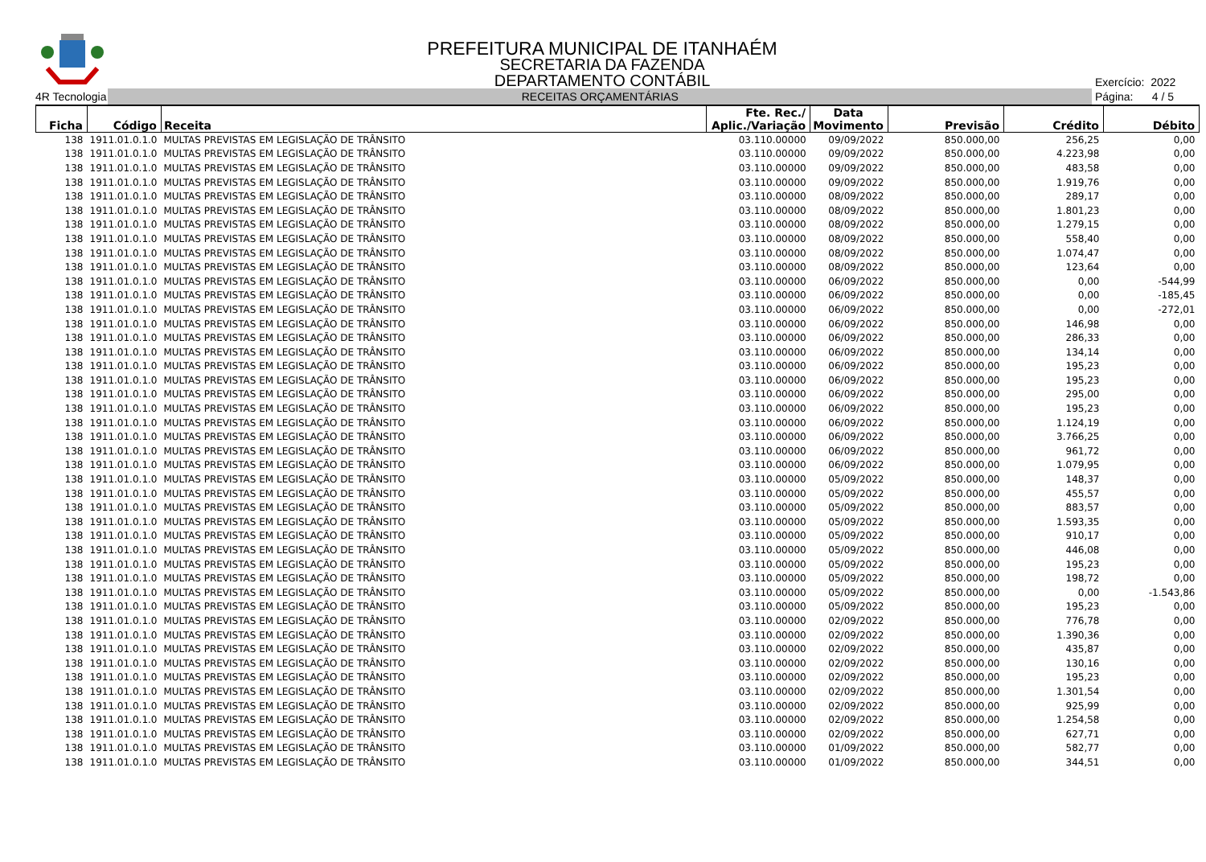PREFEITURA MUNICIPAL DE ITANHAÉM
SECRETARIA DA FAZENDA
DEPARTAMENTO CONTÁBIL
Exercício: 2022
4R Tecnologia
RECEITAS ORÇAMENTÁRIAS
Página: 4 / 5
| Ficha | Código | Receita | Fte. Rec./ Aplic./Variação | Data Movimento | Previsão | Crédito | Débito |
| --- | --- | --- | --- | --- | --- | --- | --- |
| 138 | 1911.01.0.1.0 | MULTAS PREVISTAS EM LEGISLAÇÃO DE TRÂNSITO | 03.110.00000 | 09/09/2022 | 850.000,00 | 256,25 | 0,00 |
| 138 | 1911.01.0.1.0 | MULTAS PREVISTAS EM LEGISLAÇÃO DE TRÂNSITO | 03.110.00000 | 09/09/2022 | 850.000,00 | 4.223,98 | 0,00 |
| 138 | 1911.01.0.1.0 | MULTAS PREVISTAS EM LEGISLAÇÃO DE TRÂNSITO | 03.110.00000 | 09/09/2022 | 850.000,00 | 483,58 | 0,00 |
| 138 | 1911.01.0.1.0 | MULTAS PREVISTAS EM LEGISLAÇÃO DE TRÂNSITO | 03.110.00000 | 09/09/2022 | 850.000,00 | 1.919,76 | 0,00 |
| 138 | 1911.01.0.1.0 | MULTAS PREVISTAS EM LEGISLAÇÃO DE TRÂNSITO | 03.110.00000 | 08/09/2022 | 850.000,00 | 289,17 | 0,00 |
| 138 | 1911.01.0.1.0 | MULTAS PREVISTAS EM LEGISLAÇÃO DE TRÂNSITO | 03.110.00000 | 08/09/2022 | 850.000,00 | 1.801,23 | 0,00 |
| 138 | 1911.01.0.1.0 | MULTAS PREVISTAS EM LEGISLAÇÃO DE TRÂNSITO | 03.110.00000 | 08/09/2022 | 850.000,00 | 1.279,15 | 0,00 |
| 138 | 1911.01.0.1.0 | MULTAS PREVISTAS EM LEGISLAÇÃO DE TRÂNSITO | 03.110.00000 | 08/09/2022 | 850.000,00 | 558,40 | 0,00 |
| 138 | 1911.01.0.1.0 | MULTAS PREVISTAS EM LEGISLAÇÃO DE TRÂNSITO | 03.110.00000 | 08/09/2022 | 850.000,00 | 1.074,47 | 0,00 |
| 138 | 1911.01.0.1.0 | MULTAS PREVISTAS EM LEGISLAÇÃO DE TRÂNSITO | 03.110.00000 | 08/09/2022 | 850.000,00 | 123,64 | 0,00 |
| 138 | 1911.01.0.1.0 | MULTAS PREVISTAS EM LEGISLAÇÃO DE TRÂNSITO | 03.110.00000 | 06/09/2022 | 850.000,00 | 0,00 | -544,99 |
| 138 | 1911.01.0.1.0 | MULTAS PREVISTAS EM LEGISLAÇÃO DE TRÂNSITO | 03.110.00000 | 06/09/2022 | 850.000,00 | 0,00 | -185,45 |
| 138 | 1911.01.0.1.0 | MULTAS PREVISTAS EM LEGISLAÇÃO DE TRÂNSITO | 03.110.00000 | 06/09/2022 | 850.000,00 | 0,00 | -272,01 |
| 138 | 1911.01.0.1.0 | MULTAS PREVISTAS EM LEGISLAÇÃO DE TRÂNSITO | 03.110.00000 | 06/09/2022 | 850.000,00 | 146,98 | 0,00 |
| 138 | 1911.01.0.1.0 | MULTAS PREVISTAS EM LEGISLAÇÃO DE TRÂNSITO | 03.110.00000 | 06/09/2022 | 850.000,00 | 286,33 | 0,00 |
| 138 | 1911.01.0.1.0 | MULTAS PREVISTAS EM LEGISLAÇÃO DE TRÂNSITO | 03.110.00000 | 06/09/2022 | 850.000,00 | 134,14 | 0,00 |
| 138 | 1911.01.0.1.0 | MULTAS PREVISTAS EM LEGISLAÇÃO DE TRÂNSITO | 03.110.00000 | 06/09/2022 | 850.000,00 | 195,23 | 0,00 |
| 138 | 1911.01.0.1.0 | MULTAS PREVISTAS EM LEGISLAÇÃO DE TRÂNSITO | 03.110.00000 | 06/09/2022 | 850.000,00 | 195,23 | 0,00 |
| 138 | 1911.01.0.1.0 | MULTAS PREVISTAS EM LEGISLAÇÃO DE TRÂNSITO | 03.110.00000 | 06/09/2022 | 850.000,00 | 295,00 | 0,00 |
| 138 | 1911.01.0.1.0 | MULTAS PREVISTAS EM LEGISLAÇÃO DE TRÂNSITO | 03.110.00000 | 06/09/2022 | 850.000,00 | 195,23 | 0,00 |
| 138 | 1911.01.0.1.0 | MULTAS PREVISTAS EM LEGISLAÇÃO DE TRÂNSITO | 03.110.00000 | 06/09/2022 | 850.000,00 | 1.124,19 | 0,00 |
| 138 | 1911.01.0.1.0 | MULTAS PREVISTAS EM LEGISLAÇÃO DE TRÂNSITO | 03.110.00000 | 06/09/2022 | 850.000,00 | 3.766,25 | 0,00 |
| 138 | 1911.01.0.1.0 | MULTAS PREVISTAS EM LEGISLAÇÃO DE TRÂNSITO | 03.110.00000 | 06/09/2022 | 850.000,00 | 961,72 | 0,00 |
| 138 | 1911.01.0.1.0 | MULTAS PREVISTAS EM LEGISLAÇÃO DE TRÂNSITO | 03.110.00000 | 06/09/2022 | 850.000,00 | 1.079,95 | 0,00 |
| 138 | 1911.01.0.1.0 | MULTAS PREVISTAS EM LEGISLAÇÃO DE TRÂNSITO | 03.110.00000 | 05/09/2022 | 850.000,00 | 148,37 | 0,00 |
| 138 | 1911.01.0.1.0 | MULTAS PREVISTAS EM LEGISLAÇÃO DE TRÂNSITO | 03.110.00000 | 05/09/2022 | 850.000,00 | 455,57 | 0,00 |
| 138 | 1911.01.0.1.0 | MULTAS PREVISTAS EM LEGISLAÇÃO DE TRÂNSITO | 03.110.00000 | 05/09/2022 | 850.000,00 | 883,57 | 0,00 |
| 138 | 1911.01.0.1.0 | MULTAS PREVISTAS EM LEGISLAÇÃO DE TRÂNSITO | 03.110.00000 | 05/09/2022 | 850.000,00 | 1.593,35 | 0,00 |
| 138 | 1911.01.0.1.0 | MULTAS PREVISTAS EM LEGISLAÇÃO DE TRÂNSITO | 03.110.00000 | 05/09/2022 | 850.000,00 | 910,17 | 0,00 |
| 138 | 1911.01.0.1.0 | MULTAS PREVISTAS EM LEGISLAÇÃO DE TRÂNSITO | 03.110.00000 | 05/09/2022 | 850.000,00 | 446,08 | 0,00 |
| 138 | 1911.01.0.1.0 | MULTAS PREVISTAS EM LEGISLAÇÃO DE TRÂNSITO | 03.110.00000 | 05/09/2022 | 850.000,00 | 195,23 | 0,00 |
| 138 | 1911.01.0.1.0 | MULTAS PREVISTAS EM LEGISLAÇÃO DE TRÂNSITO | 03.110.00000 | 05/09/2022 | 850.000,00 | 198,72 | 0,00 |
| 138 | 1911.01.0.1.0 | MULTAS PREVISTAS EM LEGISLAÇÃO DE TRÂNSITO | 03.110.00000 | 05/09/2022 | 850.000,00 | 0,00 | -1.543,86 |
| 138 | 1911.01.0.1.0 | MULTAS PREVISTAS EM LEGISLAÇÃO DE TRÂNSITO | 03.110.00000 | 05/09/2022 | 850.000,00 | 195,23 | 0,00 |
| 138 | 1911.01.0.1.0 | MULTAS PREVISTAS EM LEGISLAÇÃO DE TRÂNSITO | 03.110.00000 | 02/09/2022 | 850.000,00 | 776,78 | 0,00 |
| 138 | 1911.01.0.1.0 | MULTAS PREVISTAS EM LEGISLAÇÃO DE TRÂNSITO | 03.110.00000 | 02/09/2022 | 850.000,00 | 1.390,36 | 0,00 |
| 138 | 1911.01.0.1.0 | MULTAS PREVISTAS EM LEGISLAÇÃO DE TRÂNSITO | 03.110.00000 | 02/09/2022 | 850.000,00 | 435,87 | 0,00 |
| 138 | 1911.01.0.1.0 | MULTAS PREVISTAS EM LEGISLAÇÃO DE TRÂNSITO | 03.110.00000 | 02/09/2022 | 850.000,00 | 130,16 | 0,00 |
| 138 | 1911.01.0.1.0 | MULTAS PREVISTAS EM LEGISLAÇÃO DE TRÂNSITO | 03.110.00000 | 02/09/2022 | 850.000,00 | 195,23 | 0,00 |
| 138 | 1911.01.0.1.0 | MULTAS PREVISTAS EM LEGISLAÇÃO DE TRÂNSITO | 03.110.00000 | 02/09/2022 | 850.000,00 | 1.301,54 | 0,00 |
| 138 | 1911.01.0.1.0 | MULTAS PREVISTAS EM LEGISLAÇÃO DE TRÂNSITO | 03.110.00000 | 02/09/2022 | 850.000,00 | 925,99 | 0,00 |
| 138 | 1911.01.0.1.0 | MULTAS PREVISTAS EM LEGISLAÇÃO DE TRÂNSITO | 03.110.00000 | 02/09/2022 | 850.000,00 | 1.254,58 | 0,00 |
| 138 | 1911.01.0.1.0 | MULTAS PREVISTAS EM LEGISLAÇÃO DE TRÂNSITO | 03.110.00000 | 02/09/2022 | 850.000,00 | 627,71 | 0,00 |
| 138 | 1911.01.0.1.0 | MULTAS PREVISTAS EM LEGISLAÇÃO DE TRÂNSITO | 03.110.00000 | 01/09/2022 | 850.000,00 | 582,77 | 0,00 |
| 138 | 1911.01.0.1.0 | MULTAS PREVISTAS EM LEGISLAÇÃO DE TRÂNSITO | 03.110.00000 | 01/09/2022 | 850.000,00 | 344,51 | 0,00 |